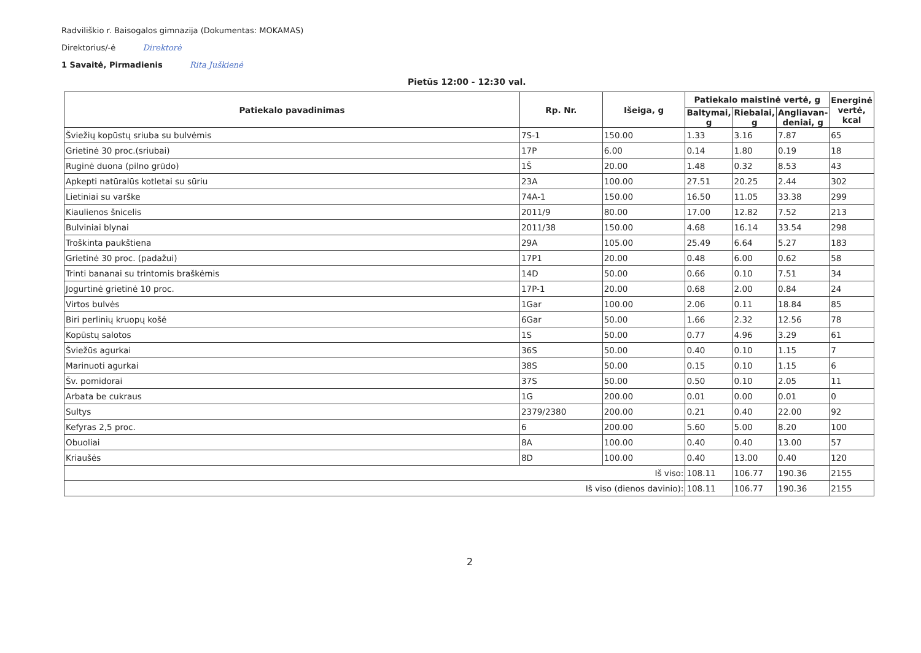Radviliškio r. Baisogalos gimnazija (Dokumentas: MOKAMAS)
Direktorius/-ė Direktorė
1 Savaitė, Pirmadienis Rita Juškienė
Pietūs 12:00 - 12:30 val.
| Patiekalo pavadinimas | Rp. Nr. | Išeiga, g | Patiekalo maistinė vertė, g | | | Energinė vertė, kcal |
| --- | --- | --- | --- | --- | --- | --- |
| | | | Baltymai, g | Riebalai, g | Angliavan- deniai, g | |
| Šviežių kopūstų sriuba su bulvėmis | 7S-1 | 150.00 | 1.33 | 3.16 | 7.87 | 65 |
| Grietinė 30 proc.(sriubai) | 17P | 6.00 | 0.14 | 1.80 | 0.19 | 18 |
| Ruginė duona (pilno grūdo) | 1Š | 20.00 | 1.48 | 0.32 | 8.53 | 43 |
| Apkepti natūralūs kotletai su sūriu | 23A | 100.00 | 27.51 | 20.25 | 2.44 | 302 |
| Lietiniai su varške | 74A-1 | 150.00 | 16.50 | 11.05 | 33.38 | 299 |
| Kiaulienos šnicelis | 2011/9 | 80.00 | 17.00 | 12.82 | 7.52 | 213 |
| Bulviniai blynai | 2011/38 | 150.00 | 4.68 | 16.14 | 33.54 | 298 |
| Troškinta paukštiena | 29A | 105.00 | 25.49 | 6.64 | 5.27 | 183 |
| Grietinė 30 proc. (padažui) | 17P1 | 20.00 | 0.48 | 6.00 | 0.62 | 58 |
| Trinti bananai su trintomis braškėmis | 14D | 50.00 | 0.66 | 0.10 | 7.51 | 34 |
| Jogurtinė grietinė 10 proc. | 17P-1 | 20.00 | 0.68 | 2.00 | 0.84 | 24 |
| Virtos bulvės | 1Gar | 100.00 | 2.06 | 0.11 | 18.84 | 85 |
| Biri perlinių kruopų košė | 6Gar | 50.00 | 1.66 | 2.32 | 12.56 | 78 |
| Kopūstų salotos | 1S | 50.00 | 0.77 | 4.96 | 3.29 | 61 |
| Šviežūs agurkai | 36S | 50.00 | 0.40 | 0.10 | 1.15 | 7 |
| Marinuoti agurkai | 38S | 50.00 | 0.15 | 0.10 | 1.15 | 6 |
| Šv. pomidorai | 37S | 50.00 | 0.50 | 0.10 | 2.05 | 11 |
| Arbata be cukraus | 1G | 200.00 | 0.01 | 0.00 | 0.01 | 0 |
| Sultys | 2379/2380 | 200.00 | 0.21 | 0.40 | 22.00 | 92 |
| Kefyras 2,5 proc. | 6 | 200.00 | 5.60 | 5.00 | 8.20 | 100 |
| Obuoliai | 8A | 100.00 | 0.40 | 0.40 | 13.00 | 57 |
| Kriaušės | 8D | 100.00 | 0.40 | 13.00 | 0.40 | 120 |
| Iš viso: | | | 108.11 | 106.77 | 190.36 | 2155 |
| Iš viso (dienos davinio): | | | 108.11 | 106.77 | 190.36 | 2155 |
2